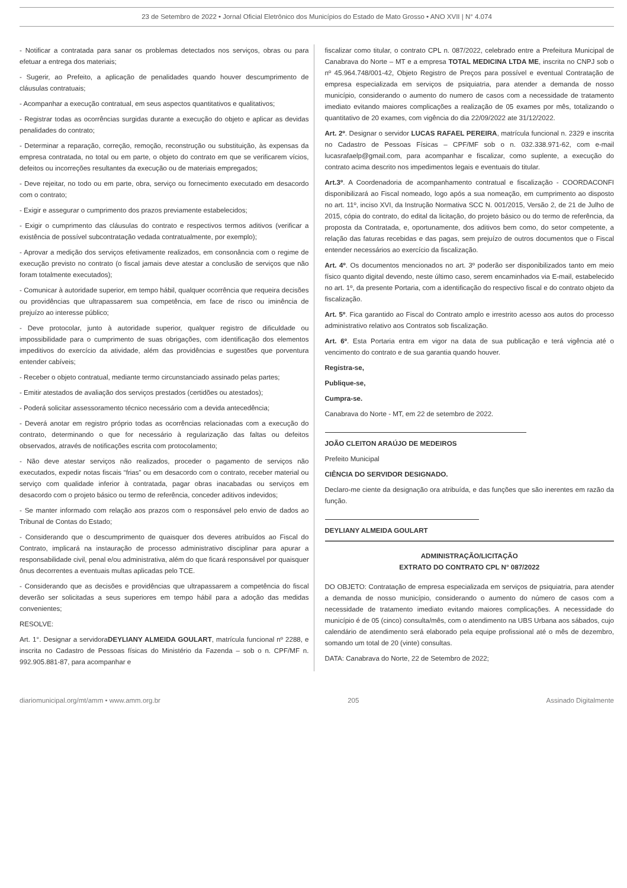23 de Setembro de 2022 • Jornal Oficial Eletrônico dos Municípios do Estado de Mato Grosso • ANO XVII | N° 4.074
- Notificar a contratada para sanar os problemas detectados nos serviços, obras ou para efetuar a entrega dos materiais;
- Sugerir, ao Prefeito, a aplicação de penalidades quando houver descumprimento de cláusulas contratuais;
- Acompanhar a execução contratual, em seus aspectos quantitativos e qualitativos;
- Registrar todas as ocorrências surgidas durante a execução do objeto e aplicar as devidas penalidades do contrato;
- Determinar a reparação, correção, remoção, reconstrução ou substituição, às expensas da empresa contratada, no total ou em parte, o objeto do contrato em que se verificarem vícios, defeitos ou incorreções resultantes da execução ou de materiais empregados;
- Deve rejeitar, no todo ou em parte, obra, serviço ou fornecimento executado em desacordo com o contrato;
- Exigir e assegurar o cumprimento dos prazos previamente estabelecidos;
- Exigir o cumprimento das cláusulas do contrato e respectivos termos aditivos (verificar a existência de possível subcontratação vedada contratualmente, por exemplo);
- Aprovar a medição dos serviços efetivamente realizados, em consonância com o regime de execução previsto no contrato (o fiscal jamais deve atestar a conclusão de serviços que não foram totalmente executados);
- Comunicar à autoridade superior, em tempo hábil, qualquer ocorrência que requeira decisões ou providências que ultrapassarem sua competência, em face de risco ou iminência de prejuízo ao interesse público;
- Deve protocolar, junto à autoridade superior, qualquer registro de dificuldade ou impossibilidade para o cumprimento de suas obrigações, com identificação dos elementos impeditivos do exercício da atividade, além das providências e sugestões que porventura entender cabíveis;
- Receber o objeto contratual, mediante termo circunstanciado assinado pelas partes;
- Emitir atestados de avaliação dos serviços prestados (certidões ou atestados);
- Poderá solicitar assessoramento técnico necessário com a devida antecedência;
- Deverá anotar em registro próprio todas as ocorrências relacionadas com a execução do contrato, determinando o que for necessário à regularização das faltas ou defeitos observados, através de notificações escrita com protocolamento;
- Não deve atestar serviços não realizados, proceder o pagamento de serviços não executados, expedir notas fiscais “frias” ou em desacordo com o contrato, receber material ou serviço com qualidade inferior à contratada, pagar obras inacabadas ou serviços em desacordo com o projeto básico ou termo de referência, conceder aditivos indevidos;
- Se manter informado com relação aos prazos com o responsável pelo envio de dados ao Tribunal de Contas do Estado;
- Considerando que o descumprimento de quaisquer dos deveres atribuídos ao Fiscal do Contrato, implicará na instauração de processo administrativo disciplinar para apurar a responsabilidade civil, penal e/ou administrativa, além do que ficará responsável por quaisquer ônus decorrentes a eventuais multas aplicadas pelo TCE.
- Considerando que as decisões e providências que ultrapassarem a competência do fiscal deverão ser solicitadas a seus superiores em tempo hábil para a adoção das medidas convenientes;
RESOLVE:
Art. 1°. Designar a servidoraDEYLIANY ALMEIDA GOULART, matrícula funcional nº 2288, e inscrita no Cadastro de Pessoas físicas do Ministério da Fazenda – sob o n. CPF/MF n. 992.905.881-87, para acompanhar e
fiscalizar como titular, o contrato CPL n. 087/2022, celebrado entre a Prefeitura Municipal de Canabrava do Norte – MT e a empresa TOTAL MEDICINA LTDA ME, inscrita no CNPJ sob o nº 45.964.748/001-42, Objeto Registro de Preços para possível e eventual Contratação de empresa especializada em serviços de psiquiatria, para atender a demanda de nosso município, considerando o aumento do numero de casos com a necessidade de tratamento imediato evitando maiores complicações a realização de 05 exames por mês, totalizando o quantitativo de 20 exames, com vigência do dia 22/09/2022 ate 31/12/2022.
Art. 2º. Designar o servidor LUCAS RAFAEL PEREIRA, matrícula funcional n. 2329 e inscrita no Cadastro de Pessoas Físicas – CPF/MF sob o n. 032.338.971-62, com e-mail lucasrafaelp@gmail.com, para acompanhar e fiscalizar, como suplente, a execução do contrato acima descrito nos impedimentos legais e eventuais do titular.
Art.3º. A Coordenadoria de acompanhamento contratual e fiscalização - COORDACONFI disponibilizará ao Fiscal nomeado, logo após a sua nomeação, em cumprimento ao disposto no art. 11º, inciso XVI, da Instrução Normativa SCC N. 001/2015, Versão 2, de 21 de Julho de 2015, cópia do contrato, do edital da licitação, do projeto básico ou do termo de referência, da proposta da Contratada, e, oportunamente, dos aditivos bem como, do setor competente, a relação das faturas recebidas e das pagas, sem prejuízo de outros documentos que o Fiscal entender necessários ao exercício da fiscalização.
Art. 4º. Os documentos mencionados no art. 3º poderão ser disponibilizados tanto em meio físico quanto digital devendo, neste último caso, serem encaminhados via E-mail, estabelecido no art. 1º, da presente Portaria, com a identificação do respectivo fiscal e do contrato objeto da fiscalização.
Art. 5º. Fica garantido ao Fiscal do Contrato amplo e irrestrito acesso aos autos do processo administrativo relativo aos Contratos sob fiscalização.
Art. 6º. Esta Portaria entra em vigor na data de sua publicação e terá vigência até o vencimento do contrato e de sua garantia quando houver.
Registra-se,
Publique-se,
Cumpra-se.
Canabrava do Norte - MT, em 22 de setembro de 2022.
JOÃO CLEITON ARAÚJO DE MEDEIROS
Prefeito Municipal
CIÊNCIA DO SERVIDOR DESIGNADO.
Declaro-me ciente da designação ora atribuída, e das funções que são inerentes em razão da função.
DEYLIANY ALMEIDA GOULART
ADMINISTRAÇÃO/LICITAÇÃO
EXTRATO DO CONTRATO CPL N° 087/2022
DO OBJETO: Contratação de empresa especializada em serviços de psiquiatria, para atender a demanda de nosso município, considerando o aumento do número de casos com a necessidade de tratamento imediato evitando maiores complicações. A necessidade do município é de 05 (cinco) consulta/mês, com o atendimento na UBS Urbana aos sábados, cujo calendário de atendimento será elaborado pela equipe profissional até o mês de dezembro, somando um total de 20 (vinte) consultas.
DATA: Canabrava do Norte, 22 de Setembro de 2022;
diariomunicipal.org/mt/amm • www.amm.org.br 205 Assinado Digitalmente